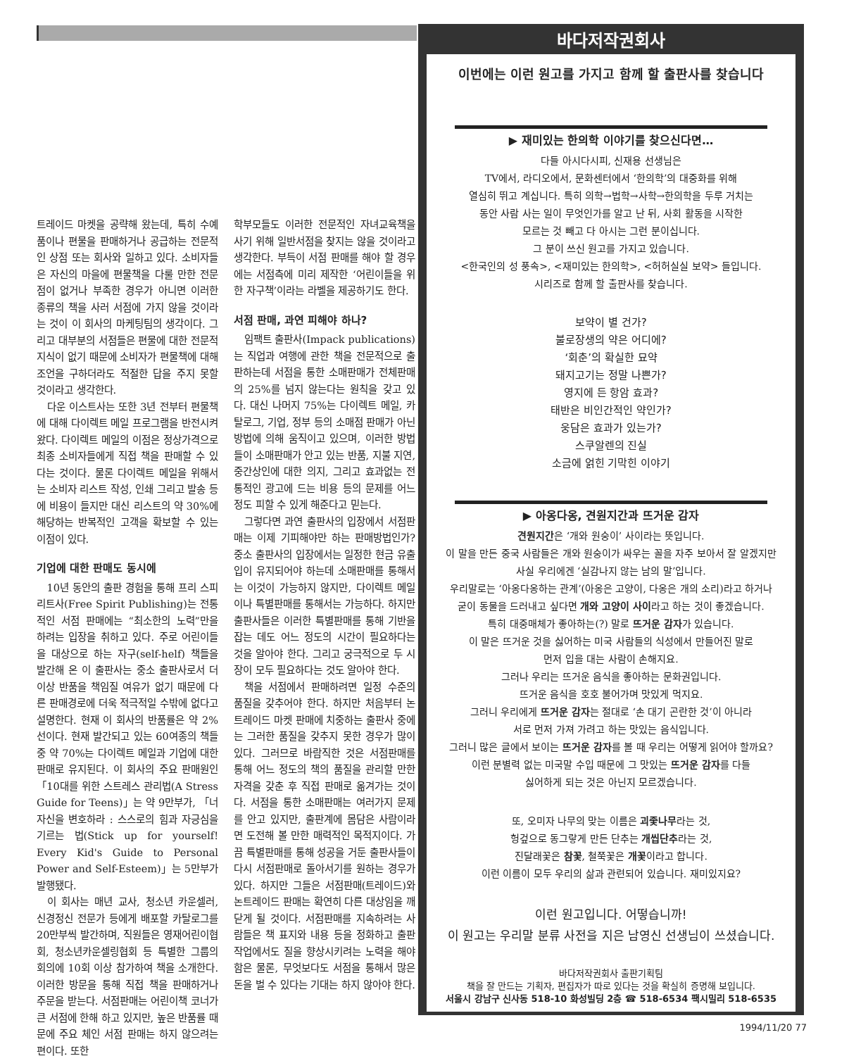트레이드 마켓을 공략해 왔는데, 특히 수예품이나 편물을 판매하거나 공급하는 전문적인 상점 또는 회사와 일하고 있다. 소비자들은 자신의 마을에 편물책을 다룰 만한 전문점이 없거나 부족한 경우가 아니면 이러한 종류의 책을 사러 서점에 가지 않을 것이라는 것이 이 회사의 마케팅팀의 생각이다. 그리고 대부분의 서점들은 편물에 대한 전문적 지식이 없기 때문에 소비자가 편물책에 대해 조언을 구하더라도 적절한 답을 주지 못할 것이라고 생각한다.
다운 이스트사는 또한 3년 전부터 편물책에 대해 다이렉트 메일 프로그램을 반전시켜 왔다. 다이렉트 메일의 이점은 정상가격으로 최종 소비자들에게 직접 책을 판매할 수 있다는 것이다. 물론 다이렉트 메일을 위해서는 소비자 리스트 작성, 인쇄 그리고 발송 등에 비용이 들지만 대신 리스트의 약 30%에 해당하는 반복적인 고객을 확보할 수 있는 이점이 있다.
기업에 대한 판매도 동시에
10년 동안의 출판 경험을 통해 프리 스피리트사(Free Spirit Publishing)는 전통적인 서점 판매에는 “최소한의 노력”만을 하려는 입장을 취하고 있다. 주로 어린이들을 대상으로 하는 자구(self-helf) 책들을 발간해 온 이 출판사는 중소 출판사로서 더이상 반품을 책임질 여유가 없기 때문에 다른 판매경로에 더욱 적극적일 수밖에 없다고 설명한다. 현재 이 회사의 반품률은 약 2%선이다. 현재 발간되고 있는 60여종의 책들 중 약 70%는 다이렉트 메일과 기업에 대한 판매로 유지된다. 이 회사의 주요 판매원인 「10대를 위한 스트레스 관리법(A Stress Guide for Teens)」는 약 9만부가, 「너 자신을 변호하라 : 스스로의 힘과 자긍심을 기르는 법(Stick up for yourself! Every Kid's Guide to Personal Power and Self-Esteem)」는 5만부가 발행됐다.
이 회사는 매년 교사, 청소년 카운셀러, 신경정신 전문가 등에게 배포할 카탈로그를 20만부씩 발간하며, 직원들은 영재어린이협회, 청소년카운셀링협회 등 특별한 그룹의 회의에 10회 이상 참가하여 책을 소개한다. 이러한 방문을 통해 직접 책을 판매하거나 주문을 받는다. 서점판매는 어린이책 코너가 큰 서점에 한해 하고 있지만, 높은 반품률 때문에 주요 체인 서점 판매는 하지 않으려는 편이다. 또한
학부모들도 이러한 전문적인 자녀교육책을 사기 위해 일반서점을 찾지는 않을 것이라고 생각한다. 부득이 서점 판매를 해야 할 경우에는 서점측에 미리 제작한 ‘어린이들을 위한 자구책’이라는 라벨을 제공하기도 한다.
서점 판매, 과연 피해야 하나?
임팩트 출판사(Impack publications)는 직업과 여행에 관한 책을 전문적으로 출판하는데 서점을 통한 소매판매가 전체판매의 25%를 넘지 않는다는 원칙을 갖고 있다. 대신 나머지 75%는 다이렉트 메일, 카탈로그, 기업, 정부 등의 소매점 판매가 아닌 방법에 의해 움직이고 있으며, 이러한 방법들이 소매판매가 안고 있는 반품, 지불 지연, 중간상인에 대한 의지, 그리고 효과없는 전통적인 광고에 드는 비용 등의 문제를 어느 정도 피할 수 있게 해준다고 믿는다.
그렇다면 과연 출판사의 입장에서 서점판매는 이제 기피해야만 하는 판매방법인가? 중소 출판사의 입장에서는 일정한 현금 유출입이 유지되어야 하는데 소매판매를 통해서는 이것이 가능하지 않지만, 다이렉트 메일이나 특별판매를 통해서는 가능하다. 하지만 출판사들은 이러한 특별판매를 통해 기반을 잡는 데도 어느 정도의 시간이 필요하다는 것을 알아야 한다. 그리고 궁극적으로 두 시장이 모두 필요하다는 것도 알아야 한다.
책을 서점에서 판매하려면 일정 수준의 품질을 갖추어야 한다. 하지만 처음부터 논트레이드 마켓 판매에 치중하는 출판사 중에는 그러한 품질을 갖추지 못한 경우가 많이 있다. 그러므로 바람직한 것은 서점판매를 통해 어느 정도의 책의 품질을 관리할 만한 자격을 갖춘 후 직접 판매로 옮겨가는 것이다. 서점을 통한 소매판매는 여러가지 문제를 안고 있지만, 출판계에 몸담은 사람이라면 도전해 볼 만한 매력적인 목적지이다. 가끔 특별판매를 통해 성공을 거둔 출판사들이 다시 서점판매로 돌아서기를 원하는 경우가 있다. 하지만 그들은 서점판매(트레이드)와 논트레이드 판매는 확연히 다른 대상임을 깨닫게 될 것이다. 서점판매를 지속하려는 사람들은 책 표지와 내용 등을 정화하고 출판작업에서도 질을 향상시키려는 노력을 해야 함은 물론, 무엇보다도 서점을 통해서 많은 돈을 벌 수 있다는 기대는 하지 않아야 한다.
바다저작권회사
이번에는 이런 원고를 가지고 함께 할 출판사를 찾습니다
▶ 재미있는 한의학 이야기를 찾으신다면…
다들 아시다시피, 신재용 선생님은
TV에서, 라디오에서, 문화센터에서 ‘한의학’의 대중화를 위해
열심히 뛰고 계십니다. 특히 의학→법학→사학→한의학을 두루 거치는
동안 사람 사는 일이 무엇인가를 알고 난 뒤, 사회 활동을 시작한
모르는 것 빼고 다 아시는 그런 분이십니다.
그 분이 쓰신 원고를 가지고 있습니다.
<한국인의 성 풍속>, <재미있는 한의학>, <허허실실 보약> 들입니다.
시리즈로 함께 할 출판사를 찾습니다.
보약이 별 건가?
불로장생의 약은 어디에?
‘회춘’의 확실한 묘약
돼지고기는 정말 나쁜가?
영지에 든 항암 효과?
태반은 비인간적인 약인가?
웅담은 효과가 있는가?
스쿠알렌의 진실
소금에 얽힌 기막힌 이야기
▶ 아옹다옹, 견원지간과 뜨거운 감자
견원지간은 ‘개와 원숭이’ 사이라는 뜻입니다.
이 말을 만든 중국 사람들은 개와 원숭이가 싸우는 꼴을 자주 보아서 잘 알겠지만
사실 우리에겐 ‘실감나지 않는 남의 말’입니다.
우리말로는 ‘아옹다옹하는 관계’(아옹은 고양이, 다옹은 개의 소리)라고 하거나
굳이 동물을 드러내고 싶다면 개와 고양이 사이라고 하는 것이 좋겠습니다.
특히 대중매체가 좋아하는(?) 말로 뜨거운 감자가 있습니다.
이 말은 뜨거운 것을 싫어하는 미국 사람들의 식성에서 만들어진 말로
먼저 입을 대는 사람이 손해지요.
그러나 우리는 뜨거운 음식을 좋아하는 문화권입니다.
뜨거운 음식을 호호 불어가며 맛있게 먹지요.
그러니 우리에게 뜨거운 감자는 절대로 ‘손 대기 곤란한 것’이 아니라
서로 먼저 가져 가려고 하는 맛있는 음식입니다.
그러니 많은 글에서 보이는 뜨거운 감자를 볼 때 우리는 어떻게 읽어야 할까요?
이런 분별력 없는 미국말 수입 때문에 그 맛있는 뜨거운 감자를 다들
싫어하게 되는 것은 아닌지 모르겠습니다.
또, 오미자 나무의 맞는 이름은 괴좇나무라는 것,
헝겊으로 동그랗게 만든 단추는 개씹단추라는 것,
진달래꽃은 참꽃, 철쭉꽃은 개꽃이라고 합니다.
이런 이름이 모두 우리의 삶과 관련되어 있습니다. 재미있지요?
이런 원고입니다. 어떻습니까!
이 원고는 우리말 분류 사전을 지은 남영신 선생님이 쓰셨습니다.
바다저작권회사 출판기획팀
책을 잘 만드는 기획자, 편집자가 따로 있다는 것을 확실히 증명해 보입니다.
서울시 강남구 신사동 518-10 화성빌딩 2층 ☎ 518-6534 팩시밀리 518-6535
1994/11/20 77